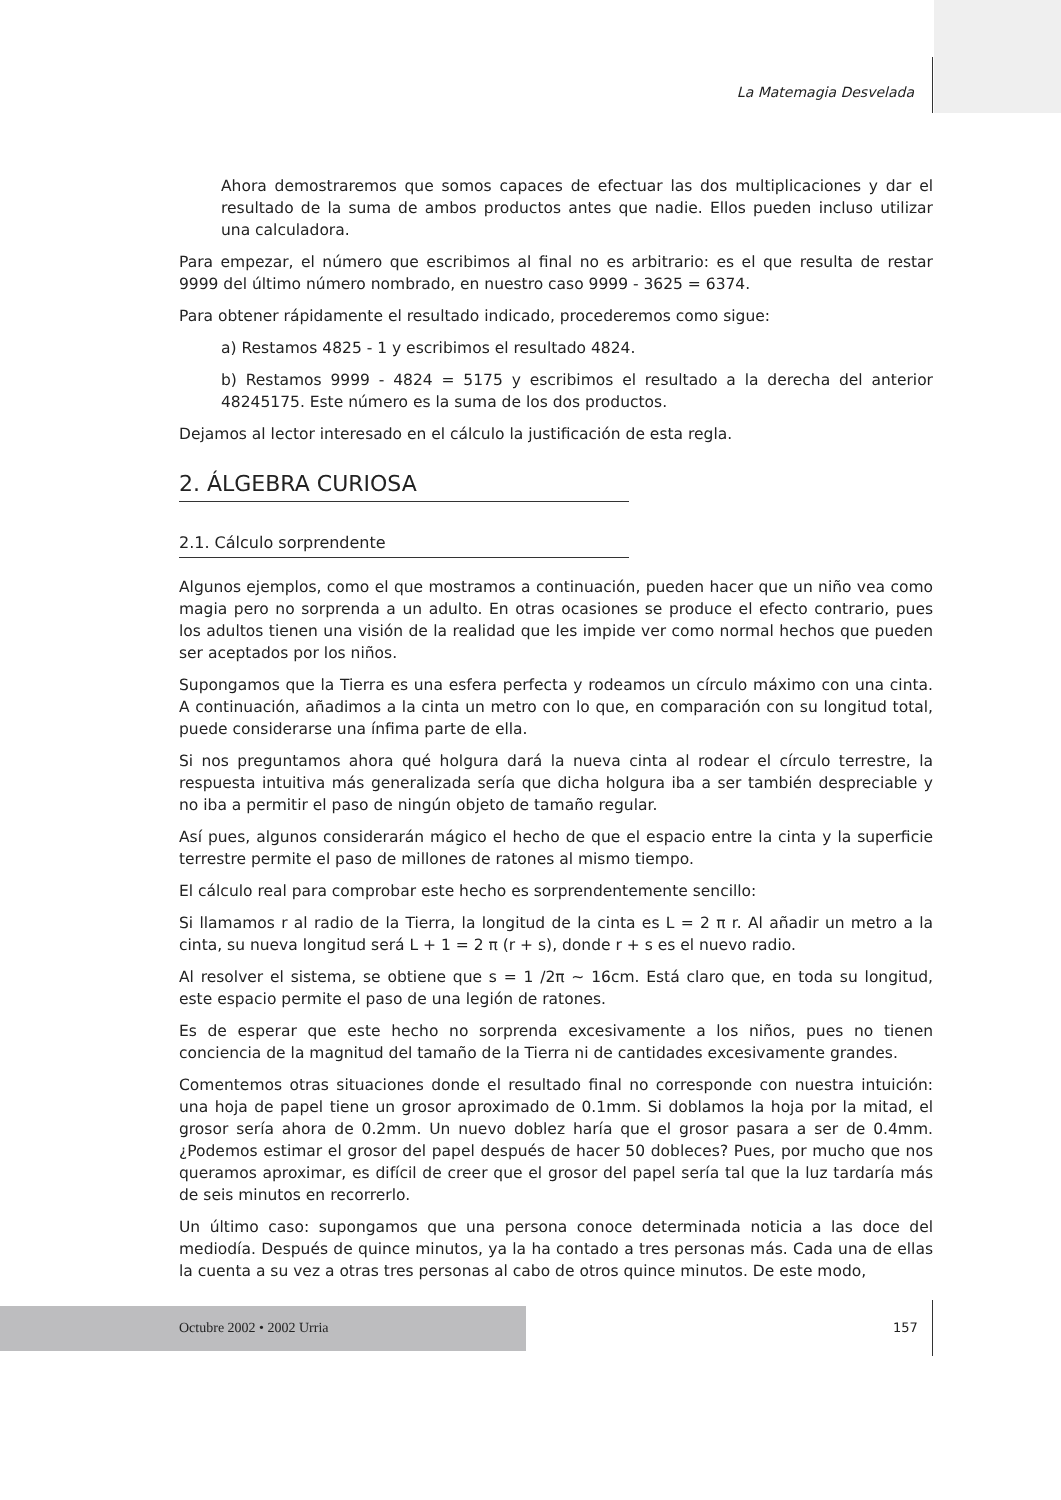La Matemagia Desvelada
Ahora demostraremos que somos capaces de efectuar las dos multiplicaciones y dar el resultado de la suma de ambos productos antes que nadie. Ellos pueden incluso utilizar una calculadora.
Para empezar, el número que escribimos al final no es arbitrario: es el que resulta de restar 9999 del último número nombrado, en nuestro caso 9999 - 3625 = 6374.
Para obtener rápidamente el resultado indicado, procederemos como sigue:
a) Restamos 4825 - 1 y escribimos el resultado 4824.
b) Restamos 9999 - 4824 = 5175 y escribimos el resultado a la derecha del anterior 48245175. Este número es la suma de los dos productos.
Dejamos al lector interesado en el cálculo la justificación de esta regla.
2. ÁLGEBRA CURIOSA
2.1. Cálculo sorprendente
Algunos ejemplos, como el que mostramos a continuación, pueden hacer que un niño vea como magia pero no sorprenda a un adulto. En otras ocasiones se produce el efecto contrario, pues los adultos tienen una visión de la realidad que les impide ver como normal hechos que pueden ser aceptados por los niños.
Supongamos que la Tierra es una esfera perfecta y rodeamos un círculo máximo con una cinta. A continuación, añadimos a la cinta un metro con lo que, en comparación con su longitud total, puede considerarse una ínfima parte de ella.
Si nos preguntamos ahora qué holgura dará la nueva cinta al rodear el círculo terrestre, la respuesta intuitiva más generalizada sería que dicha holgura iba a ser también despreciable y no iba a permitir el paso de ningún objeto de tamaño regular.
Así pues, algunos considerarán mágico el hecho de que el espacio entre la cinta y la superficie terrestre permite el paso de millones de ratones al mismo tiempo.
El cálculo real para comprobar este hecho es sorprendentemente sencillo:
Si llamamos r al radio de la Tierra, la longitud de la cinta es L = 2 π r. Al añadir un metro a la cinta, su nueva longitud será L + 1 = 2 π (r + s), donde r + s es el nuevo radio.
Al resolver el sistema, se obtiene que s = 1 /2π ~ 16cm. Está claro que, en toda su longitud, este espacio permite el paso de una legión de ratones.
Es de esperar que este hecho no sorprenda excesivamente a los niños, pues no tienen conciencia de la magnitud del tamaño de la Tierra ni de cantidades excesivamente grandes.
Comentemos otras situaciones donde el resultado final no corresponde con nuestra intuición: una hoja de papel tiene un grosor aproximado de 0.1mm. Si doblamos la hoja por la mitad, el grosor sería ahora de 0.2mm. Un nuevo doblez haría que el grosor pasara a ser de 0.4mm. ¿Podemos estimar el grosor del papel después de hacer 50 dobleces? Pues, por mucho que nos queramos aproximar, es difícil de creer que el grosor del papel sería tal que la luz tardaría más de seis minutos en recorrerlo.
Un último caso: supongamos que una persona conoce determinada noticia a las doce del mediodía. Después de quince minutos, ya la ha contado a tres personas más. Cada una de ellas la cuenta a su vez a otras tres personas al cabo de otros quince minutos. De este modo,
Octubre 2002 • 2002 Urria 157